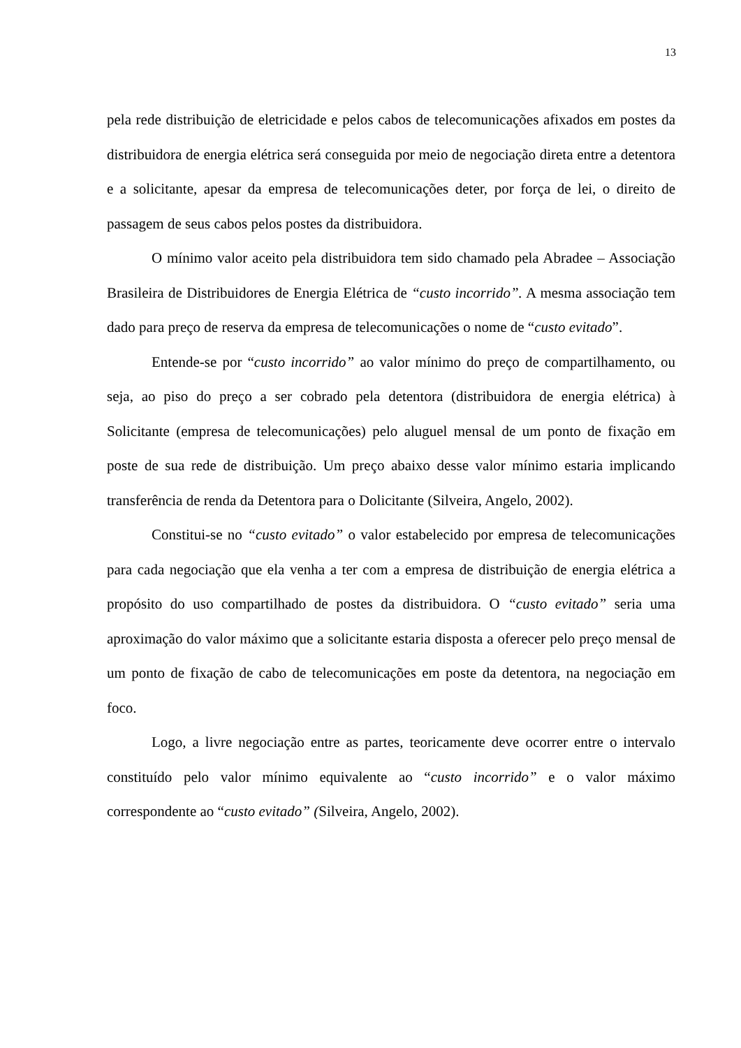13
pela rede distribuição de eletricidade e pelos cabos de telecomunicações afixados em postes da distribuidora de energia elétrica será conseguida por meio de negociação direta entre a detentora e a solicitante, apesar da empresa de telecomunicações deter, por força de lei, o direito de passagem de seus cabos pelos postes da distribuidora.
O mínimo valor aceito pela distribuidora tem sido chamado pela Abradee – Associação Brasileira de Distribuidores de Energia Elétrica de “custo incorrido”. A mesma associação tem dado para preço de reserva da empresa de telecomunicações o nome de “custo evitado”.
Entende-se por “custo incorrido” ao valor mínimo do preço de compartilhamento, ou seja, ao piso do preço a ser cobrado pela detentora (distribuidora de energia elétrica) à Solicitante (empresa de telecomunicações) pelo aluguel mensal de um ponto de fixação em poste de sua rede de distribuição. Um preço abaixo desse valor mínimo estaria implicando transferência de renda da Detentora para o Dolicitante (Silveira, Angelo, 2002).
Constitui-se no “custo evitado” o valor estabelecido por empresa de telecomunicações para cada negociação que ela venha a ter com a empresa de distribuição de energia elétrica a propósito do uso compartilhado de postes da distribuidora. O “custo evitado” seria uma aproximação do valor máximo que a solicitante estaria disposta a oferecer pelo preço mensal de um ponto de fixação de cabo de telecomunicações em poste da detentora, na negociação em foco.
Logo, a livre negociação entre as partes, teoricamente deve ocorrer entre o intervalo constituído pelo valor mínimo equivalente ao “custo incorrido” e o valor máximo correspondente ao “custo evitado” (Silveira, Angelo, 2002).